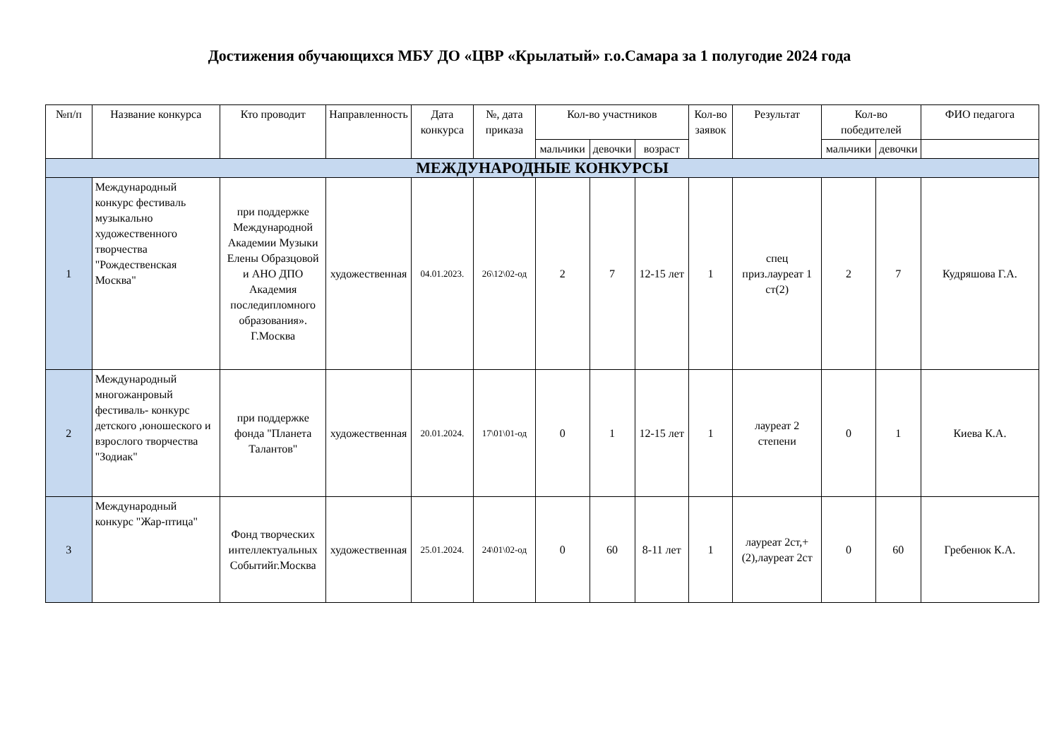Достижения обучающихся МБУ ДО «ЦВР «Крылатый» г.о.Самара за 1 полугодие 2024 года
| №п/п | Название конкурса | Кто проводит | Направленность | Дата конкурса | №, дата приказа | Кол-во участников | | | Кол-во заявок | Результат | Кол-во победителей | | ФИО педагога |
| --- | --- | --- | --- | --- | --- | --- | --- | --- | --- | --- | --- | --- | --- |
| | | | | | | мальчики | девочки | возраст | | | мальчики | девочки | |
| МЕЖДУНАРОДНЫЕ КОНКУРСЫ | | | | | | | | | | | | | |
| 1 | Международный конкурс фестиваль музыкально художественного творчества "Рождественская Москва" | при поддержке Международной Академии Музыки Елены Образцовой и АНО ДПО Академия последипломного образования». Г.Москва | художественная | 04.01.2023. | 26\12\02-од | 2 | 7 | 12-15 лет | 1 | спец приз.лауреат 1 ст(2) | 2 | 7 | Кудряшова Г.А. |
| 2 | Международный многожанровый фестиваль- конкурс детского ,юношеского и взрослого творчества "Зодиак" | при поддержке фонда "Планета Талантов" | художественная | 20.01.2024. | 17\01\01-од | 0 | 1 | 12-15 лет | 1 | лауреат 2 степени | 0 | 1 | Киева К.А. |
| 3 | Международный конкурс "Жар-птица" | Фонд творческих интеллектуальных Событийг.Москва | художественная | 25.01.2024. | 24\01\02-од | 0 | 60 | 8-11 лет | 1 | лауреат 2ст,+(2),лауреат 2ст | 0 | 60 | Гребенюк К.А. |